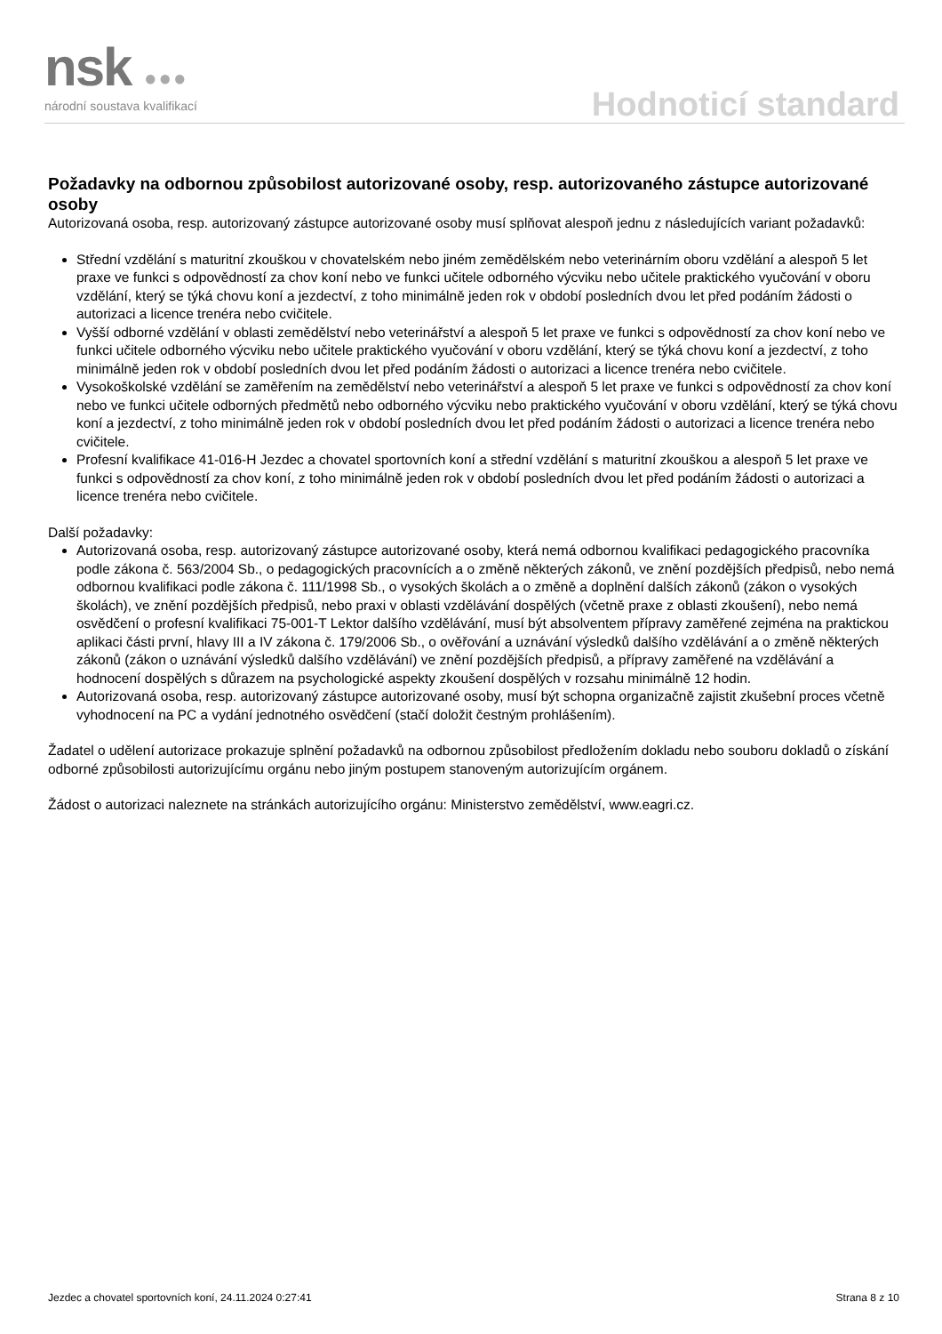nsk ●●● národní soustava kvalifikací Hodnoticí standard
Požadavky na odbornou způsobilost autorizované osoby, resp. autorizovaného zástupce autorizované osoby
Autorizovaná osoba, resp. autorizovaný zástupce autorizované osoby musí splňovat alespoň jednu z následujících variant požadavků:
Střední vzdělání s maturitní zkouškou v chovatelském nebo jiném zemědělském nebo veterinárním oboru vzdělání a alespoň 5 let praxe ve funkci s odpovědností za chov koní nebo ve funkci učitele odborného výcviku nebo učitele praktického vyučování v oboru vzdělání, který se týká chovu koní a jezdectví, z toho minimálně jeden rok v období posledních dvou let před podáním žádosti o autorizaci a licence trenéra nebo cvičitele.
Vyšší odborné vzdělání v oblasti zemědělství nebo veterinářství a alespoň 5 let praxe ve funkci s odpovědností za chov koní nebo ve funkci učitele odborného výcviku nebo učitele praktického vyučování v oboru vzdělání, který se týká chovu koní a jezdectví, z toho minimálně jeden rok v období posledních dvou let před podáním žádosti o autorizaci a licence trenéra nebo cvičitele.
Vysokoškolské vzdělání se zaměřením na zemědělství nebo veterinářství a alespoň 5 let praxe ve funkci s odpovědností za chov koní nebo ve funkci učitele odborných předmětů nebo odborného výcviku nebo praktického vyučování v oboru vzdělání, který se týká chovu koní a jezdectví, z toho minimálně jeden rok v období posledních dvou let před podáním žádosti o autorizaci a licence trenéra nebo cvičitele.
Profesní kvalifikace 41-016-H Jezdec a chovatel sportovních koní a střední vzdělání s maturitní zkouškou a alespoň 5 let praxe ve funkci s odpovědností za chov koní, z toho minimálně jeden rok v období posledních dvou let před podáním žádosti o autorizaci a licence trenéra nebo cvičitele.
Další požadavky:
Autorizovaná osoba, resp. autorizovaný zástupce autorizované osoby, která nemá odbornou kvalifikaci pedagogického pracovníka podle zákona č. 563/2004 Sb., o pedagogických pracovnících a o změně některých zákonů, ve znění pozdějších předpisů, nebo nemá odbornou kvalifikaci podle zákona č. 111/1998 Sb., o vysokých školách a o změně a doplnění dalších zákonů (zákon o vysokých školách), ve znění pozdějších předpisů, nebo praxi v oblasti vzdělávání dospělých (včetně praxe z oblasti zkoušení), nebo nemá osvědčení o profesní kvalifikaci 75-001-T Lektor dalšího vzdělávání, musí být absolventem přípravy zaměřené zejména na praktickou aplikaci části první, hlavy III a IV zákona č. 179/2006 Sb., o ověřování a uznávání výsledků dalšího vzdělávání a o změně některých zákonů (zákon o uznávání výsledků dalšího vzdělávání) ve znění pozdějších předpisů, a přípravy zaměřené na vzdělávání a hodnocení dospělých s důrazem na psychologické aspekty zkoušení dospělých v rozsahu minimálně 12 hodin.
Autorizovaná osoba, resp. autorizovaný zástupce autorizované osoby, musí být schopna organizačně zajistit zkušební proces včetně vyhodnocení na PC a vydání jednotného osvědčení (stačí doložit čestným prohlášením).
Žadatel o udělení autorizace prokazuje splnění požadavků na odbornou způsobilost předložením dokladu nebo souboru dokladů o získání odborné způsobilosti autorizujícímu orgánu nebo jiným postupem stanoveným autorizujícím orgánem.
Žádost o autorizaci naleznete na stránkách autorizujícího orgánu: Ministerstvo zemědělství, www.eagri.cz.
Jezdec a chovatel sportovních koní, 24.11.2024 0:27:41 Strana 8 z 10